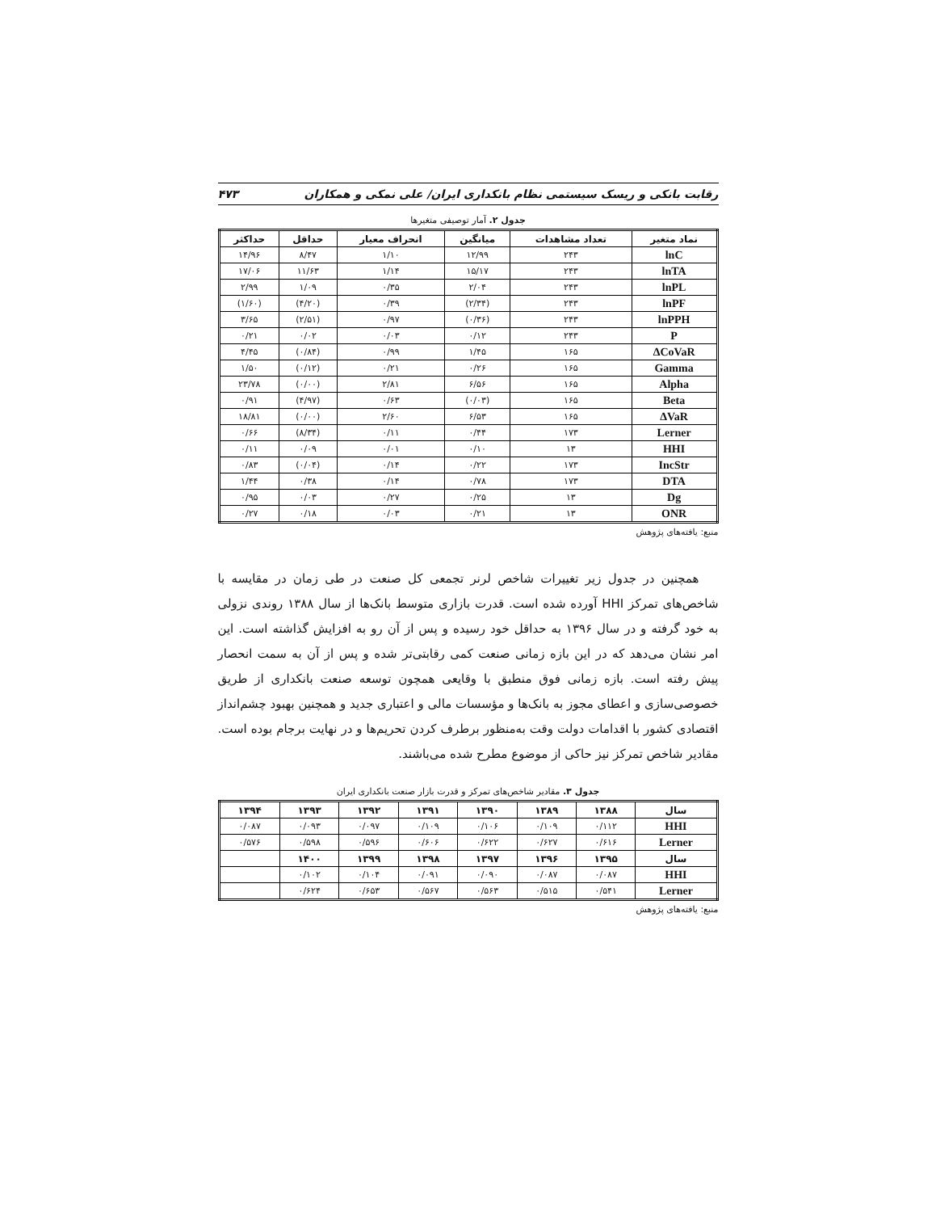رقابت بانکی و ریسک سیستمی نظام بانکداری ایران/ علی نمکی و همکاران ۴۷۳
جدول ۲. آمار توصیفی متغیرها
| نماد متغیر | تعداد مشاهدات | میانگین | انحراف معیار | حداقل | حداکثر |
| --- | --- | --- | --- | --- | --- |
| lnC | ۲۴۳ | ۱۲/۹۹ | ۱/۱۰ | ۸/۴۷ | ۱۴/۹۶ |
| lnTA | ۲۴۳ | ۱۵/۱۷ | ۱/۱۴ | ۱۱/۶۳ | ۱۷/۰۶ |
| lnPL | ۲۴۳ | ۲/۰۴ | ۰/۳۵ | ۱/۰۹ | ۲/۹۹ |
| lnPF | ۲۴۳ | (۲/۳۴) | ۰/۳۹ | (۴/۲۰) | (۱/۶۰) |
| lnPPH | ۲۴۳ | (۰/۳۶) | ۰/۹۷ | (۲/۵۱) | ۳/۶۵ |
| P | ۲۴۳ | ۰/۱۲ | ۰/۰۳ | ۰/۰۲ | ۰/۲۱ |
| ΔCoVaR | ۱۶۵ | ۱/۴۵ | ۰/۹۹ | (۰/۸۴) | ۴/۴۵ |
| Gamma | ۱۶۵ | ۰/۲۶ | ۰/۲۱ | (۰/۱۲) | ۱/۵۰ |
| Alpha | ۱۶۵ | ۶/۵۶ | ۲/۸۱ | (۰/۰۰) | ۲۳/۷۸ |
| Beta | ۱۶۵ | (۰/۰۳) | ۰/۶۳ | (۴/۹۷) | ۰/۹۱ |
| ΔVaR | ۱۶۵ | ۶/۵۳ | ۲/۶۰ | (۰/۰۰) | ۱۸/۸۱ |
| Lerner | ۱۷۳ | ۰/۴۴ | ۰/۱۱ | (۸/۳۴) | ۰/۶۶ |
| HHI | ۱۳ | ۰/۱۰ | ۰/۰۱ | ۰/۰۹ | ۰/۱۱ |
| IncStr | ۱۷۳ | ۰/۲۲ | ۰/۱۴ | (۰/۰۴) | ۰/۸۳ |
| DTA | ۱۷۳ | ۰/۷۸ | ۰/۱۴ | ۰/۳۸ | ۱/۴۴ |
| Dg | ۱۳ | ۰/۲۵ | ۰/۲۷ | ۰/۰۳ | ۰/۹۵ |
| ONR | ۱۳ | ۰/۲۱ | ۰/۰۳ | ۰/۱۸ | ۰/۲۷ |
منبع: یافته‌های پژوهش
همچنین در جدول زیر تغییرات شاخص لرنر تجمعی کل صنعت در طی زمان در مقایسه با شاخص‌های تمرکز HHI آورده شده است. قدرت بازاری متوسط بانک‌ها از سال ۱۳۸۸ روندی نزولی به خود گرفته و در سال ۱۳۹۶ به حداقل خود رسیده و پس از آن رو به افزایش گذاشته است. این امر نشان می‌دهد که در این بازه زمانی صنعت کمی رقابتی‌تر شده و پس از آن به سمت انحصار پیش رفته است. بازه زمانی فوق منطبق با وقایعی همچون توسعه صنعت بانکداری از طریق خصوصی‌سازی و اعطای مجوز به بانک‌ها و مؤسسات مالی و اعتباری جدید و همچنین بهبود چشم‌انداز اقتصادی کشور با اقدامات دولت وقت به‌منظور برطرف کردن تحریم‌ها و در نهایت برجام بوده است. مقادیر شاخص تمرکز نیز حاکی از موضوع مطرح شده می‌باشند.
جدول ۳. مقادیر شاخص‌های تمرکز و قدرت بازار صنعت بانکداری ایران
| سال | ۱۳۸۸ | ۱۳۸۹ | ۱۳۹۰ | ۱۳۹۱ | ۱۳۹۲ | ۱۳۹۳ | ۱۳۹۴ |
| --- | --- | --- | --- | --- | --- | --- | --- |
| HHI | ۰/۱۱۲ | ۰/۱۰۹ | ۰/۱۰۶ | ۰/۱۰۹ | ۰/۰۹۷ | ۰/۰۹۳ | ۰/۰۸۷ |
| Lerner | ۰/۶۱۶ | ۰/۶۲۷ | ۰/۶۲۲ | ۰/۶۰۶ | ۰/۵۹۶ | ۰/۵۹۸ | ۰/۵۷۶ |
| سال | ۱۳۹۵ | ۱۳۹۶ | ۱۳۹۷ | ۱۳۹۸ | ۱۳۹۹ | ۱۴۰۰ | |
| HHI | ۰/۰۸۷ | ۰/۰۸۷ | ۰/۰۹۰ | ۰/۰۹۱ | ۰/۱۰۴ | ۰/۱۰۲ | |
| Lerner | ۰/۵۴۱ | ۰/۵۱۵ | ۰/۵۶۳ | ۰/۵۶۷ | ۰/۶۵۳ | ۰/۶۲۴ | |
منبع: یافته‌های پژوهش